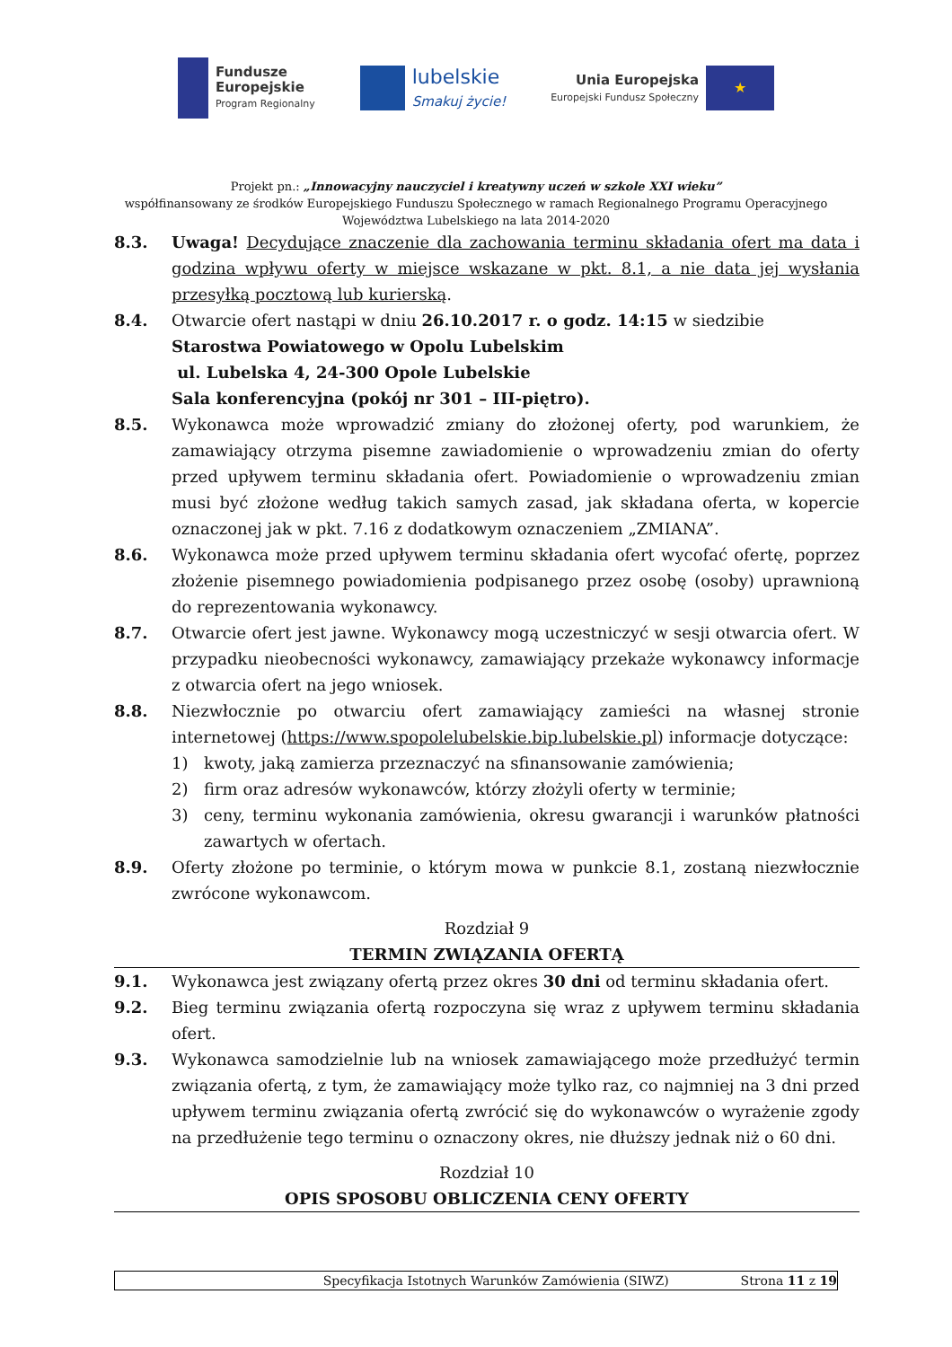Fundusze
Europejskie
Program Regionalny
lubelskie
Smakuj życie!
Unia Europejska
Europejski Fundusz Społeczny
★
Projekt pn.: „Innowacyjny nauczyciel i kreatywny uczeń w szkole XXI wieku”
współfinansowany ze środków Europejskiego Funduszu Społecznego w ramach Regionalnego Programu Operacyjnego
Województwa Lubelskiego na lata 2014-2020
8.3. Uwaga! Decydujące znaczenie dla zachowania terminu składania ofert ma data i godzina wpływu oferty w miejsce wskazane w pkt. 8.1, a nie data jej wysłania przesyłką pocztową lub kurierską.
8.4. Otwarcie ofert nastąpi w dniu 26.10.2017 r. o godz. 14:15 w siedzibie
Starostwa Powiatowego w Opolu Lubelskim
ul. Lubelska 4, 24-300 Opole Lubelskie
Sala konferencyjna (pokój nr 301 – III-piętro).
8.5. Wykonawca może wprowadzić zmiany do złożonej oferty, pod warunkiem, że zamawiający otrzyma pisemne zawiadomienie o wprowadzeniu zmian do oferty przed upływem terminu składania ofert. Powiadomienie o wprowadzeniu zmian musi być złożone według takich samych zasad, jak składana oferta, w kopercie oznaczonej jak w pkt. 7.16 z dodatkowym oznaczeniem „ZMIANA”.
8.6. Wykonawca może przed upływem terminu składania ofert wycofać ofertę, poprzez złożenie pisemnego powiadomienia podpisanego przez osobę (osoby) uprawnioną do reprezentowania wykonawcy.
8.7. Otwarcie ofert jest jawne. Wykonawcy mogą uczestniczyć w sesji otwarcia ofert. W przypadku nieobecności wykonawcy, zamawiający przekaże wykonawcy informacje z otwarcia ofert na jego wniosek.
8.8. Niezwłocznie po otwarciu ofert zamawiający zamieści na własnej stronie internetowej (https://www.spopolelubelskie.bip.lubelskie.pl) informacje dotyczące:
1) kwoty, jaką zamierza przeznaczyć na sfinansowanie zamówienia;
2) firm oraz adresów wykonawców, którzy złożyli oferty w terminie;
3) ceny, terminu wykonania zamówienia, okresu gwarancji i warunków płatności zawartych w ofertach.
8.9. Oferty złożone po terminie, o którym mowa w punkcie 8.1, zostaną niezwłocznie zwrócone wykonawcom.
Rozdział 9
TERMIN ZWIĄZANIA OFERTĄ
9.1. Wykonawca jest związany ofertą przez okres 30 dni od terminu składania ofert.
9.2. Bieg terminu związania ofertą rozpoczyna się wraz z upływem terminu składania ofert.
9.3. Wykonawca samodzielnie lub na wniosek zamawiającego może przedłużyć termin związania ofertą, z tym, że zamawiający może tylko raz, co najmniej na 3 dni przed upływem terminu związania ofertą zwrócić się do wykonawców o wyrażenie zgody na przedłużenie tego terminu o oznaczony okres, nie dłuższy jednak niż o 60 dni.
Rozdział 10
OPIS SPOSOBU OBLICZENIA CENY OFERTY
Specyfikacja Istotnych Warunków Zamówienia (SIWZ) Strona 11 z 19